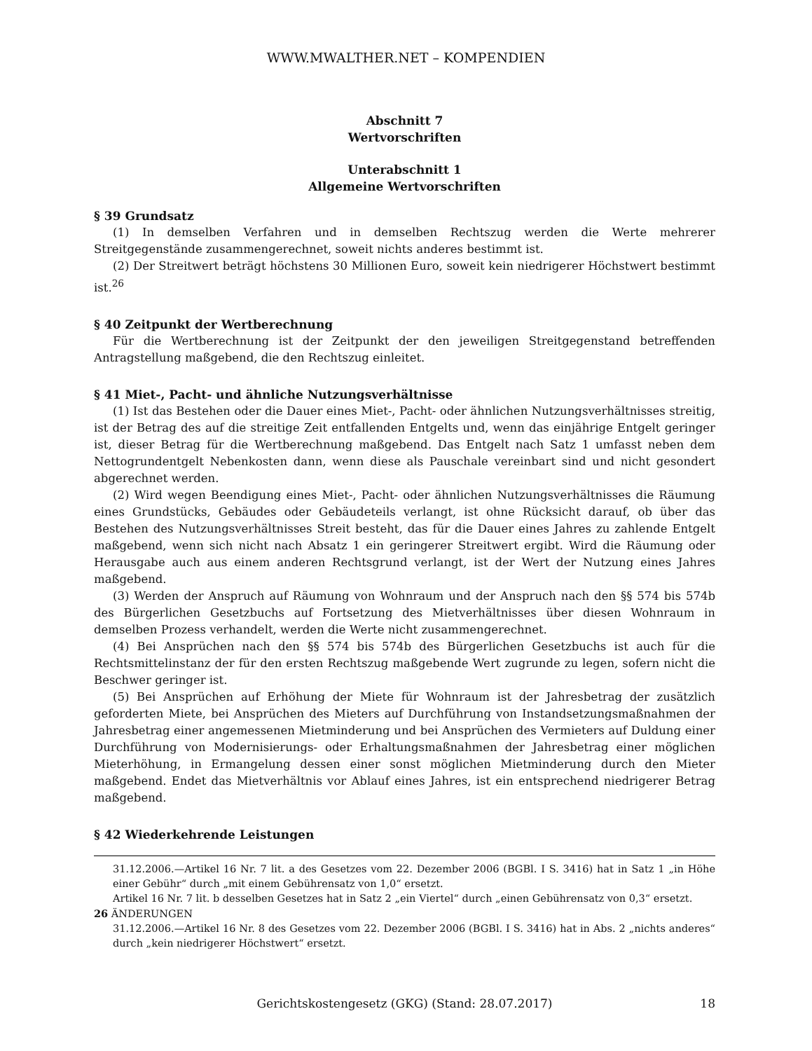WWW.MWALTHER.NET – KOMPENDIEN
Abschnitt 7
Wertvorschriften
Unterabschnitt 1
Allgemeine Wertvorschriften
§ 39 Grundsatz
(1) In demselben Verfahren und in demselben Rechtszug werden die Werte mehrerer Streitgegenstände zusammengerechnet, soweit nichts anderes bestimmt ist.
(2) Der Streitwert beträgt höchstens 30 Millionen Euro, soweit kein niedrigerer Höchstwert bestimmt ist.<sup>26</sup>
§ 40 Zeitpunkt der Wertberechnung
Für die Wertberechnung ist der Zeitpunkt der den jeweiligen Streitgegenstand betreffenden Antragstellung maßgebend, die den Rechtszug einleitet.
§ 41 Miet-, Pacht- und ähnliche Nutzungsverhältnisse
(1) Ist das Bestehen oder die Dauer eines Miet-, Pacht- oder ähnlichen Nutzungsverhältnisses streitig, ist der Betrag des auf die streitige Zeit entfallenden Entgelts und, wenn das einjährige Entgelt geringer ist, dieser Betrag für die Wertberechnung maßgebend. Das Entgelt nach Satz 1 umfasst neben dem Nettogrundentgelt Nebenkosten dann, wenn diese als Pauschale vereinbart sind und nicht gesondert abgerechnet werden.
(2) Wird wegen Beendigung eines Miet-, Pacht- oder ähnlichen Nutzungsverhältnisses die Räumung eines Grundstücks, Gebäudes oder Gebäudeteils verlangt, ist ohne Rücksicht darauf, ob über das Bestehen des Nutzungsverhältnisses Streit besteht, das für die Dauer eines Jahres zu zahlende Entgelt maßgebend, wenn sich nicht nach Absatz 1 ein geringerer Streitwert ergibt. Wird die Räumung oder Herausgabe auch aus einem anderen Rechtsgrund verlangt, ist der Wert der Nutzung eines Jahres maßgebend.
(3) Werden der Anspruch auf Räumung von Wohnraum und der Anspruch nach den §§ 574 bis 574b des Bürgerlichen Gesetzbuchs auf Fortsetzung des Mietverhältnisses über diesen Wohnraum in demselben Prozess verhandelt, werden die Werte nicht zusammengerechnet.
(4) Bei Ansprüchen nach den §§ 574 bis 574b des Bürgerlichen Gesetzbuchs ist auch für die Rechtsmittelinstanz der für den ersten Rechtszug maßgebende Wert zugrunde zu legen, sofern nicht die Beschwer geringer ist.
(5) Bei Ansprüchen auf Erhöhung der Miete für Wohnraum ist der Jahresbetrag der zusätzlich geforderten Miete, bei Ansprüchen des Mieters auf Durchführung von Instandsetzungsmaßnahmen der Jahresbetrag einer angemessenen Mietminderung und bei Ansprüchen des Vermieters auf Duldung einer Durchführung von Modernisierungs- oder Erhaltungsmaßnahmen der Jahresbetrag einer möglichen Mieterhöhung, in Ermangelung dessen einer sonst möglichen Mietminderung durch den Mieter maßgebend. Endet das Mietverhältnis vor Ablauf eines Jahres, ist ein entsprechend niedrigerer Betrag maßgebend.
§ 42 Wiederkehrende Leistungen
31.12.2006.—Artikel 16 Nr. 7 lit. a des Gesetzes vom 22. Dezember 2006 (BGBl. I S. 3416) hat in Satz 1 „in Höhe einer Gebühr“ durch „mit einem Gebührensatz von 1,0“ ersetzt.
Artikel 16 Nr. 7 lit. b desselben Gesetzes hat in Satz 2 „ein Viertel“ durch „einen Gebührensatz von 0,3“ ersetzt.
26 ÄNDERUNGEN
31.12.2006.—Artikel 16 Nr. 8 des Gesetzes vom 22. Dezember 2006 (BGBl. I S. 3416) hat in Abs. 2 „nichts anderes“ durch „kein niedrigerer Höchstwert“ ersetzt.
Gerichtskostengesetz (GKG) (Stand: 28.07.2017) 18